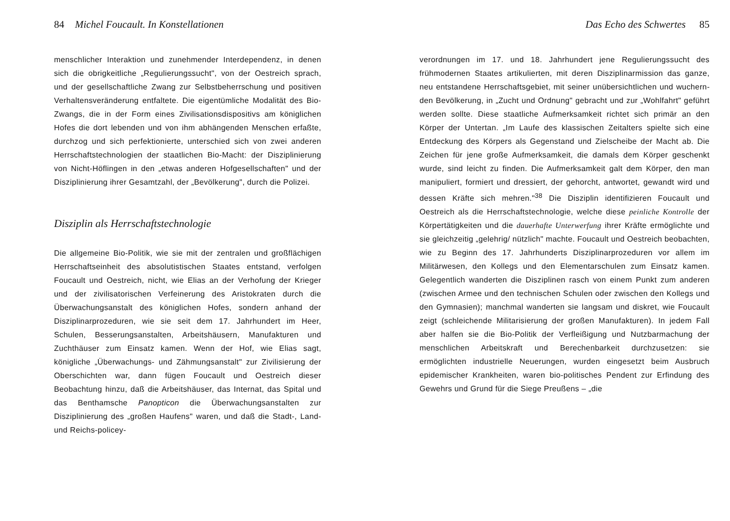84 Michel Foucault. In Konstellationen
menschlicher Interaktion und zunehmender Interdependenz, in denen sich die obrigkeitliche „Regulierungssucht", von der Oestreich sprach, und der gesellschaftliche Zwang zur Selbst­beherrschung und positiven Verhaltensveränderung entfaltete. Die eigentümliche Modalität des Bio-Zwangs, die in der Form eines Zivilisationsdispositivs am königlichen Hofes die dort lebenden und von ihm abhängenden Menschen erfaßte, durchzog und sich perfektionierte, unterschied sich von zwei anderen Herrschaftstechnologien der staatlichen Bio-Macht: der Disziplinierung von Nicht-Höflingen in den „etwas anderen Hofgesellschaften" und der Disziplinierung ihrer Gesamtzahl, der „Bevölkerung", durch die Polizei.
Disziplin als Herrschaftstechnologie
Die allgemeine Bio-Politik, wie sie mit der zentralen und groß­flächigen Herrschaftseinheit des absolutistischen Staates entstand, verfolgen Foucault und Oestreich, nicht, wie Elias an der Verhofung der Krieger und der zivilisatorischen Verfeinerung des Aristokraten durch die Überwachungsanstalt des königlichen Hofes, sondern anhand der Disziplinarprozeduren, wie sie seit dem 17. Jahrhundert im Heer, Schulen, Besserungs­anstalten, Arbeitshäusern, Manufakturen und Zuchthäuser zum Einsatz kamen. Wenn der Hof, wie Elias sagt, königliche „Überwachungs- und Zähmungsanstalt" zur Zivilisierung der Oberschichten war, dann fügen Foucault und Oestreich dieser Beobachtung hinzu, daß die Arbeitshäuser, das Internat, das Spital und das Benthamsche Panopticon die Über­wachungsanstalten zur Disziplinierung des „großen Haufens" waren, und daß die Stadt-, Land- und Reichs-policey-
Das Echo des Schwertes 85
verordnungen im 17. und 18. Jahrhundert jene Regu­lierungssucht des frühmodernen Staates artikulierten, mit deren Disziplinarmission das ganze, neu entstandene Herrschaftsgebiet, mit seiner unübersichtlichen und wuchern­den Bevölkerung, in „Zucht und Ordnung" gebracht und zur „Wohlfahrt" geführt werden sollte. Diese staatliche Aufmerksamkeit richtet sich primär an den Körper der Untertan. „Im Laufe des klassischen Zeitalters spielte sich eine Entdeckung des Körpers als Gegenstand und Zielscheibe der Macht ab. Die Zeichen für jene große Aufmerksamkeit, die damals dem Körper geschenkt wurde, sind leicht zu finden. Die Aufmerksamkeit galt dem Körper, den man manipuliert, formiert und dressiert, der gehorcht, antwortet, gewandt wird und dessen Kräfte sich mehren."<sup>38</sup> Die Disziplin identifizieren Foucault und Oestreich als die Herrschaftstechnologie, welche diese peinliche Kontrolle der Körpertätigkeiten und die dauerhafte Unterwerfung ihrer Kräfte ermöglichte und sie gleichzeitig „ge­lehrig/ nützlich" machte. Foucault und Oestreich beobachten, wie zu Beginn des 17. Jahrhunderts Disziplinarprozeduren vor allem im Militärwesen, den Kollegs und den Elementarschulen zum Einsatz kamen. Gelegentlich wanderten die Disziplinen rasch von einem Punkt zum anderen (zwischen Armee und den technischen Schulen oder zwischen den Kollegs und den Gymnasien); manchmal wanderten sie langsam und diskret, wie Foucault zeigt (schleichende Militarisierung der großen Manu­fakturen). In jedem Fall aber halfen sie die Bio-Politik der Verfleißigung und Nutzbarmachung der menschlichen Arbeits­kraft und Berechenbarkeit durchzusetzen: sie ermöglichten industrielle Neuerungen, wurden eingesetzt beim Ausbruch epidemischer Krankheiten, waren bio-politisches Pendent zur Erfindung des Gewehrs und Grund für die Siege Preußens – „die